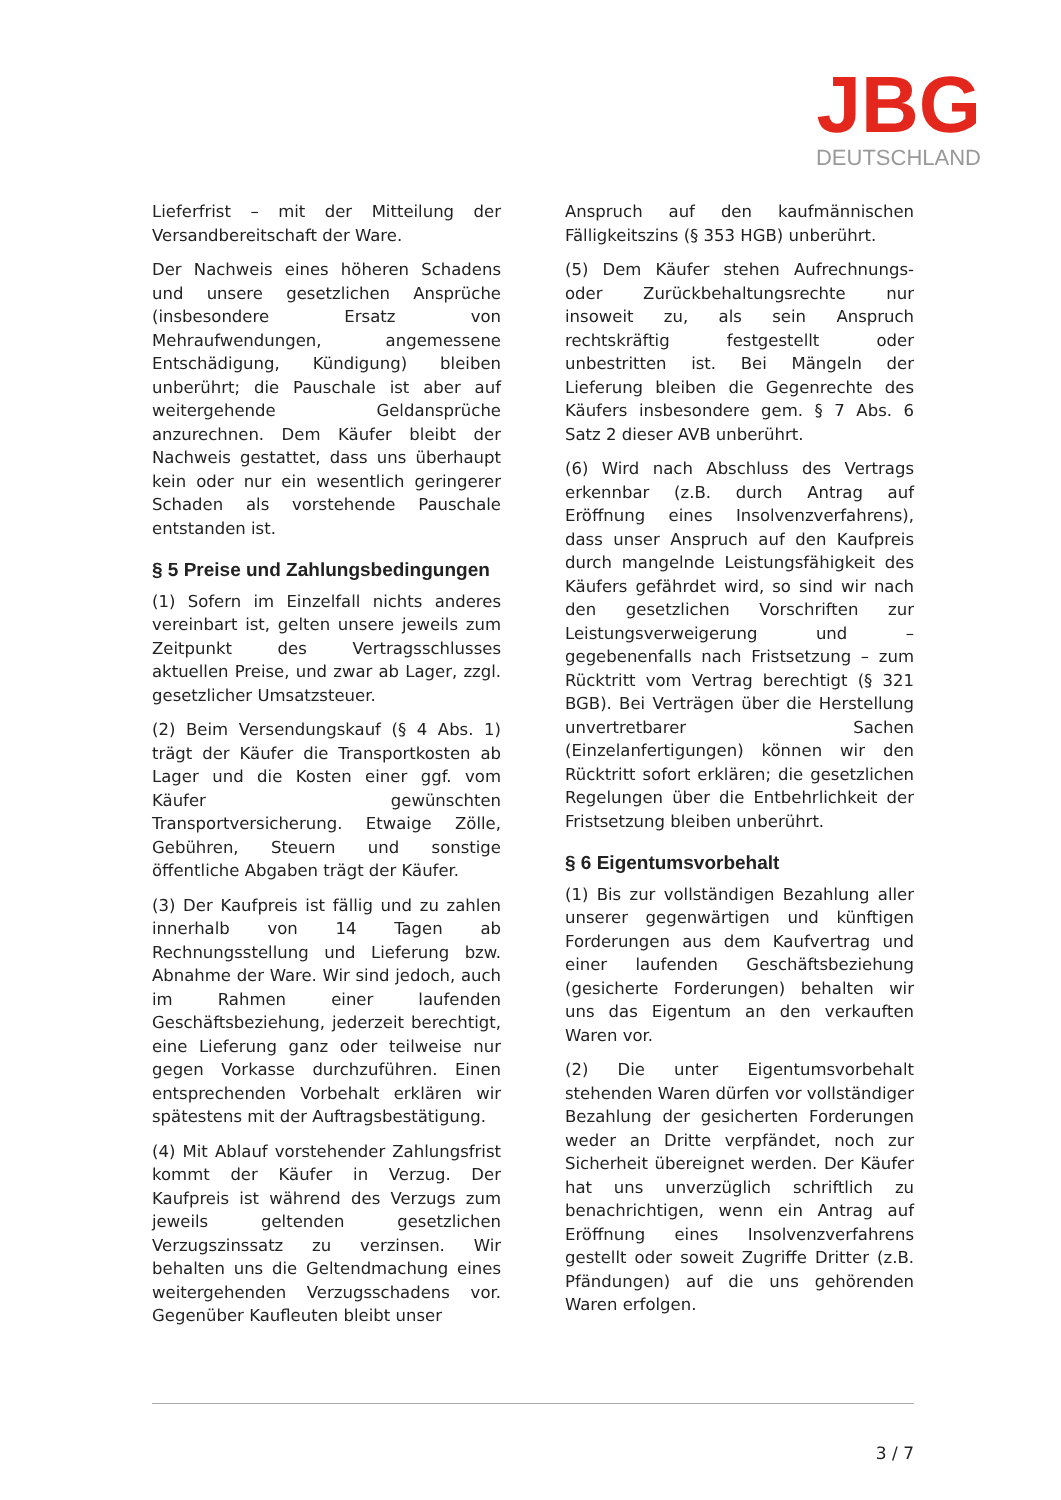JBG
DEUTSCHLAND
Lieferfrist – mit der Mitteilung der Versandbereitschaft der Ware.
Der Nachweis eines höheren Schadens und unsere gesetzlichen Ansprüche (insbesondere Ersatz von Mehraufwendungen, angemessene Entschädigung, Kündigung) bleiben unberührt; die Pauschale ist aber auf weitergehende Geldansprüche anzurechnen. Dem Käufer bleibt der Nachweis gestattet, dass uns überhaupt kein oder nur ein wesentlich geringerer Schaden als vorstehende Pauschale entstanden ist.
§ 5 Preise und Zahlungsbedingungen
(1) Sofern im Einzelfall nichts anderes vereinbart ist, gelten unsere jeweils zum Zeitpunkt des Vertragsschlusses aktuellen Preise, und zwar ab Lager, zzgl. gesetzlicher Umsatzsteuer.
(2) Beim Versendungskauf (§ 4 Abs. 1) trägt der Käufer die Transportkosten ab Lager und die Kosten einer ggf. vom Käufer gewünschten Transportversicherung. Etwaige Zölle, Gebühren, Steuern und sonstige öffentliche Abgaben trägt der Käufer.
(3) Der Kaufpreis ist fällig und zu zahlen innerhalb von 14 Tagen ab Rechnungsstellung und Lieferung bzw. Abnahme der Ware. Wir sind jedoch, auch im Rahmen einer laufenden Geschäftsbeziehung, jederzeit berechtigt, eine Lieferung ganz oder teilweise nur gegen Vorkasse durchzuführen. Einen entsprechenden Vorbehalt erklären wir spätestens mit der Auftragsbestätigung.
(4) Mit Ablauf vorstehender Zahlungsfrist kommt der Käufer in Verzug. Der Kaufpreis ist während des Verzugs zum jeweils geltenden gesetzlichen Verzugszinssatz zu verzinsen. Wir behalten uns die Geltendmachung eines weitergehenden Verzugsschadens vor. Gegenüber Kaufleuten bleibt unser
Anspruch auf den kaufmännischen Fälligkeitszins (§ 353 HGB) unberührt.
(5) Dem Käufer stehen Aufrechnungs- oder Zurückbehaltungsrechte nur insoweit zu, als sein Anspruch rechtskräftig festgestellt oder unbestritten ist. Bei Mängeln der Lieferung bleiben die Gegenrechte des Käufers insbesondere gem. § 7 Abs. 6 Satz 2 dieser AVB unberührt.
(6) Wird nach Abschluss des Vertrags erkennbar (z.B. durch Antrag auf Eröffnung eines Insolvenzverfahrens), dass unser Anspruch auf den Kaufpreis durch mangelnde Leistungsfähigkeit des Käufers gefährdet wird, so sind wir nach den gesetzlichen Vorschriften zur Leistungsverweigerung und – gegebenenfalls nach Fristsetzung – zum Rücktritt vom Vertrag berechtigt (§ 321 BGB). Bei Verträgen über die Herstellung unvertretbarer Sachen (Einzelanfertigungen) können wir den Rücktritt sofort erklären; die gesetzlichen Regelungen über die Entbehrlichkeit der Fristsetzung bleiben unberührt.
§ 6 Eigentumsvorbehalt
(1) Bis zur vollständigen Bezahlung aller unserer gegenwärtigen und künftigen Forderungen aus dem Kaufvertrag und einer laufenden Geschäftsbeziehung (gesicherte Forderungen) behalten wir uns das Eigentum an den verkauften Waren vor.
(2) Die unter Eigentumsvorbehalt stehenden Waren dürfen vor vollständiger Bezahlung der gesicherten Forderungen weder an Dritte verpfändet, noch zur Sicherheit übereignet werden. Der Käufer hat uns unverzüglich schriftlich zu benachrichtigen, wenn ein Antrag auf Eröffnung eines Insolvenzverfahrens gestellt oder soweit Zugriffe Dritter (z.B. Pfändungen) auf die uns gehörenden Waren erfolgen.
3 / 7